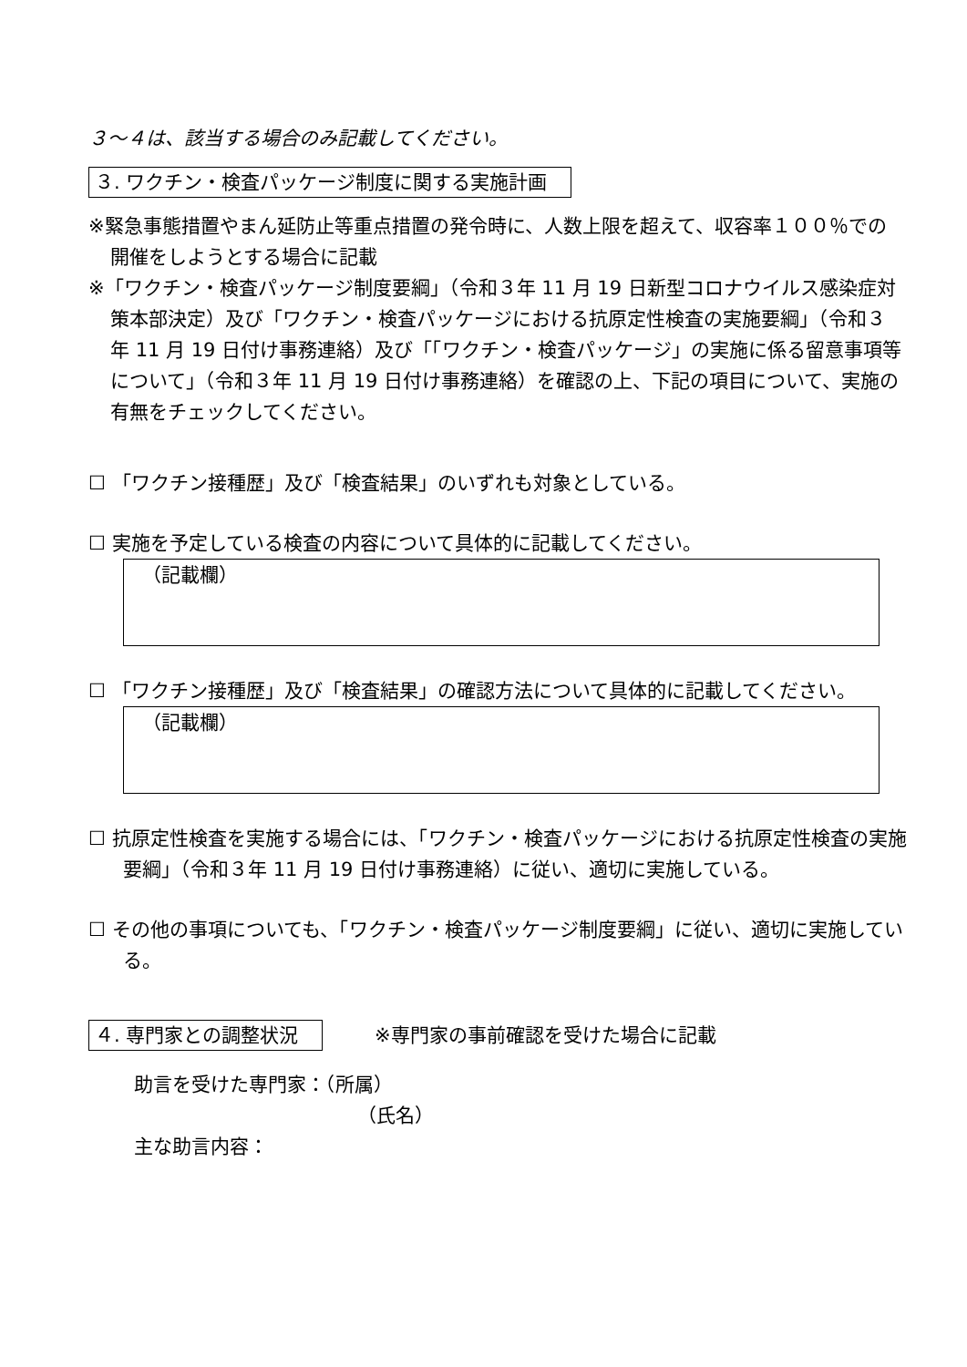３～４は、該当する場合のみ記載してください。
３. ワクチン・検査パッケージ制度に関する実施計画
※緊急事態措置やまん延防止等重点措置の発令時に、人数上限を超えて、収容率１００％での開催をしようとする場合に記載
※「ワクチン・検査パッケージ制度要綱」（令和３年 11 月 19 日新型コロナウイルス感染症対策本部決定）及び「ワクチン・検査パッケージにおける抗原定性検査の実施要綱」（令和３年 11 月 19 日付け事務連絡）及び「「ワクチン・検査パッケージ」の実施に係る留意事項等について」（令和３年 11 月 19 日付け事務連絡）を確認の上、下記の項目について、実施の有無をチェックしてください。
☐ 「ワクチン接種歴」及び「検査結果」のいずれも対象としている。
☐ 実施を予定している検査の内容について具体的に記載してください。
（記載欄）
☐ 「ワクチン接種歴」及び「検査結果」の確認方法について具体的に記載してください。
（記載欄）
☐ 抗原定性検査を実施する場合には、「ワクチン・検査パッケージにおける抗原定性検査の実施要綱」（令和３年 11 月 19 日付け事務連絡）に従い、適切に実施している。
☐ その他の事項についても、「ワクチン・検査パッケージ制度要綱」に従い、適切に実施している。
４. 専門家との調整状況 ※専門家の事前確認を受けた場合に記載
助言を受けた専門家：（所属）
（氏名）
主な助言内容：